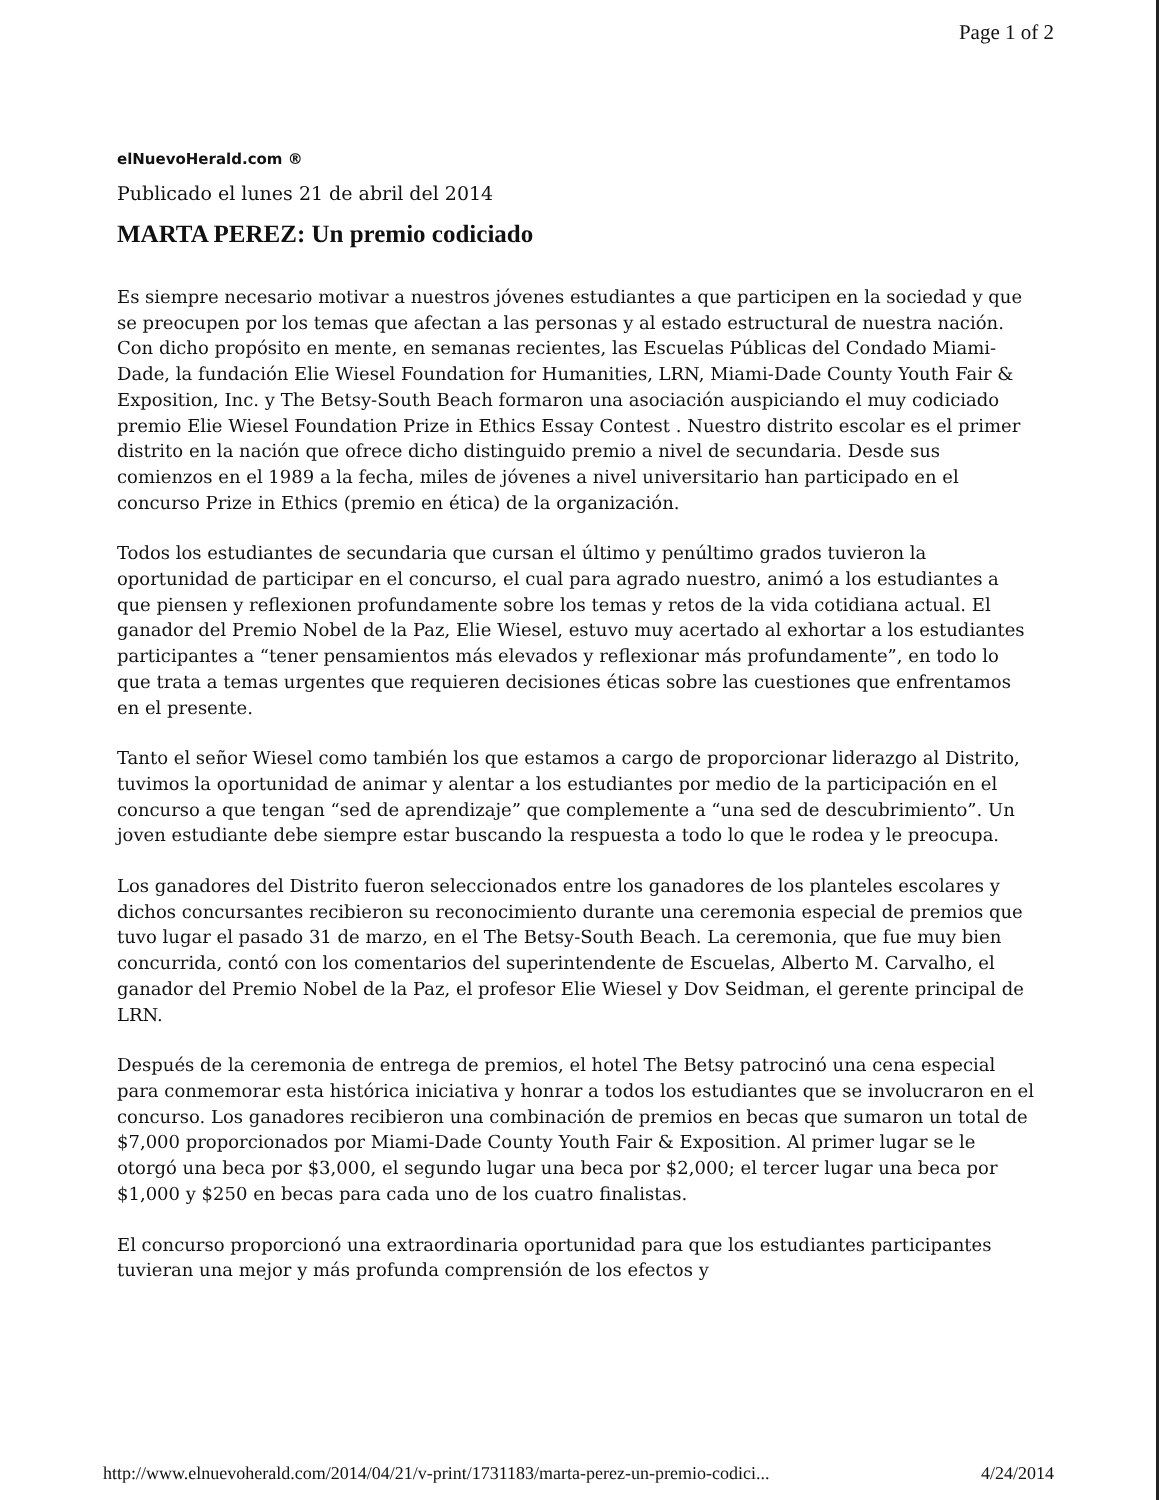Page 1 of 2
elNuevoHerald.com ®
Publicado el lunes 21 de abril del 2014
MARTA PEREZ: Un premio codiciado
Es siempre necesario motivar a nuestros jóvenes estudiantes a que participen en la sociedad y que se preocupen por los temas que afectan a las personas y al estado estructural de nuestra nación. Con dicho propósito en mente, en semanas recientes, las Escuelas Públicas del Condado Miami-Dade, la fundación Elie Wiesel Foundation for Humanities, LRN, Miami-Dade County Youth Fair & Exposition, Inc. y The Betsy-South Beach formaron una asociación auspiciando el muy codiciado premio Elie Wiesel Foundation Prize in Ethics Essay Contest . Nuestro distrito escolar es el primer distrito en la nación que ofrece dicho distinguido premio a nivel de secundaria. Desde sus comienzos en el 1989 a la fecha, miles de jóvenes a nivel universitario han participado en el concurso Prize in Ethics (premio en ética) de la organización.
Todos los estudiantes de secundaria que cursan el último y penúltimo grados tuvieron la oportunidad de participar en el concurso, el cual para agrado nuestro, animó a los estudiantes a que piensen y reflexionen profundamente sobre los temas y retos de la vida cotidiana actual. El ganador del Premio Nobel de la Paz, Elie Wiesel, estuvo muy acertado al exhortar a los estudiantes participantes a “tener pensamientos más elevados y reflexionar más profundamente”, en todo lo que trata a temas urgentes que requieren decisiones éticas sobre las cuestiones que enfrentamos en el presente.
Tanto el señor Wiesel como también los que estamos a cargo de proporcionar liderazgo al Distrito, tuvimos la oportunidad de animar y alentar a los estudiantes por medio de la participación en el concurso a que tengan “sed de aprendizaje” que complemente a “una sed de descubrimiento”. Un joven estudiante debe siempre estar buscando la respuesta a todo lo que le rodea y le preocupa.
Los ganadores del Distrito fueron seleccionados entre los ganadores de los planteles escolares y dichos concursantes recibieron su reconocimiento durante una ceremonia especial de premios que tuvo lugar el pasado 31 de marzo, en el The Betsy-South Beach. La ceremonia, que fue muy bien concurrida, contó con los comentarios del superintendente de Escuelas, Alberto M. Carvalho, el ganador del Premio Nobel de la Paz, el profesor Elie Wiesel y Dov Seidman, el gerente principal de LRN.
Después de la ceremonia de entrega de premios, el hotel The Betsy patrocinó una cena especial para conmemorar esta histórica iniciativa y honrar a todos los estudiantes que se involucraron en el concurso. Los ganadores recibieron una combinación de premios en becas que sumaron un total de $7,000 proporcionados por Miami-Dade County Youth Fair & Exposition. Al primer lugar se le otorgó una beca por $3,000, el segundo lugar una beca por $2,000; el tercer lugar una beca por $1,000 y $250 en becas para cada uno de los cuatro finalistas.
El concurso proporcionó una extraordinaria oportunidad para que los estudiantes participantes tuvieran una mejor y más profunda comprensión de los efectos y
http://www.elnuevoherald.com/2014/04/21/v-print/1731183/marta-perez-un-premio-codici... 4/24/2014